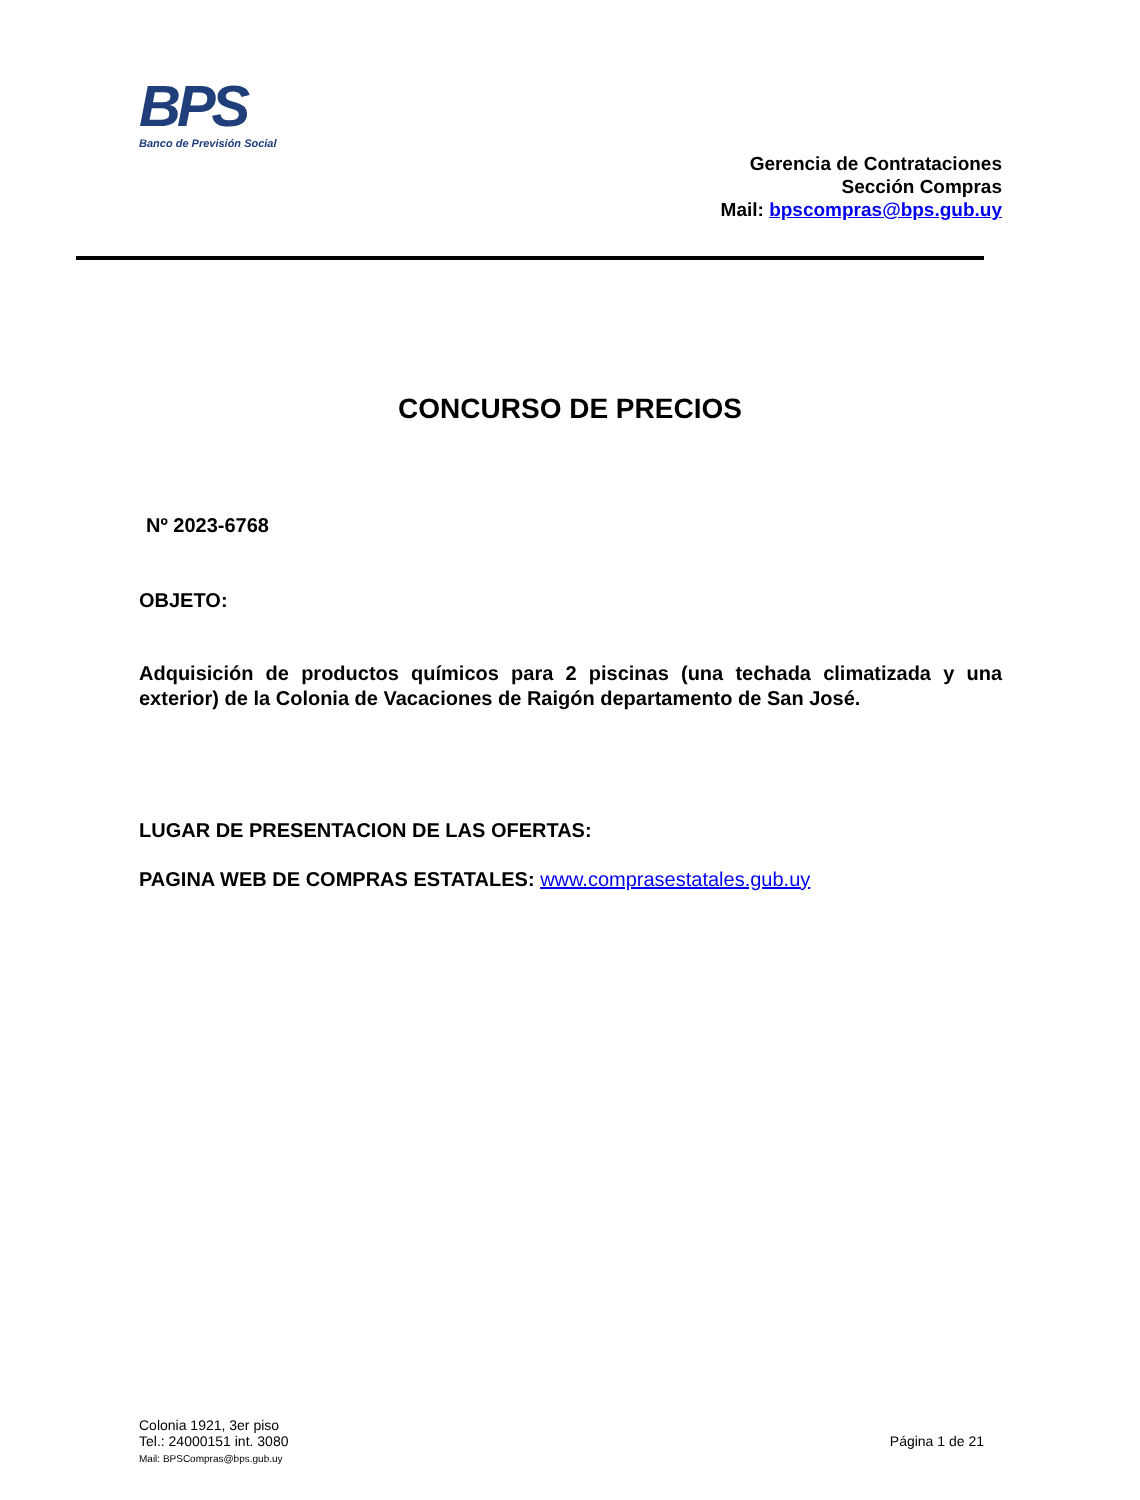BPS
Banco de Previsión Social
Gerencia de Contrataciones
Sección Compras
Mail: bpscompras@bps.gub.uy
CONCURSO DE PRECIOS
Nº 2023-6768
OBJETO:
Adquisición de productos químicos para 2 piscinas (una techada climatizada y una exterior) de la Colonia de Vacaciones de Raigón departamento de San José.
LUGAR DE PRESENTACION DE LAS OFERTAS:
PAGINA WEB DE COMPRAS ESTATALES: www.comprasestatales.gub.uy
Colonia 1921, 3er piso
Tel.: 24000151 int. 3080
Mail: BPSCompras@bps.gub.uy
Página 1 de 21